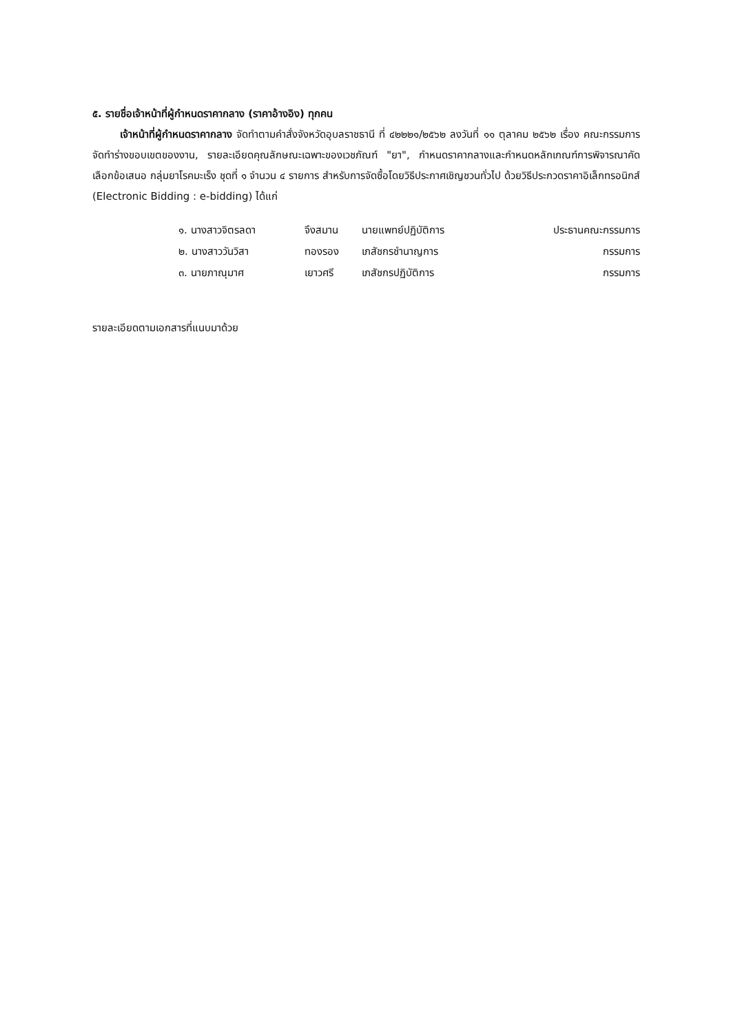๕. รายชื่อเจ้าหน้าที่ผู้กำหนดราคากลาง (ราคาอ้างอิง) ทุกคน
เจ้าหน้าที่ผู้กำหนดราคากลาง จัดทำตามคำสั่งจังหวัดอุบลราชธานี ที่ ๔๒๒๒๑/๒๕๖๒ ลงวันที่ ๑๑ ตุลาคม ๒๕๖๒ เรื่อง คณะกรรมการจัดทำร่างขอบเขตของงาน, รายละเอียดคุณลักษณะเฉพาะของเวชภัณฑ์ "ยา", กำหนดราคากลางและกำหนดหลักเกณฑ์การพิจารณาคัดเลือกข้อเสนอ กลุ่มยาโรคมะเร็ง ชุดที่ ๑ จำนวน ๔ รายการ สำหรับการจัดซื้อโดยวิธีประกาศเชิญชวนทั่วไป ด้วยวิธีประกวดราคาอิเล็กทรอนิกส์ (Electronic Bidding : e-bidding) ได้แก่
| ๑. นางสาวจิตรลดา | จึงสมาน | นายแพทย์ปฏิบัติการ | ประธานคณะกรรมการ |
| ๒. นางสาววันวิสา | ทองรอง | เภสัชกรชำนาญการ | กรรมการ |
| ๓. นายภาณุมาศ | เยาวศรี | เภสัชกรปฏิบัติการ | กรรมการ |
รายละเอียดตามเอกสารที่แนบมาด้วย